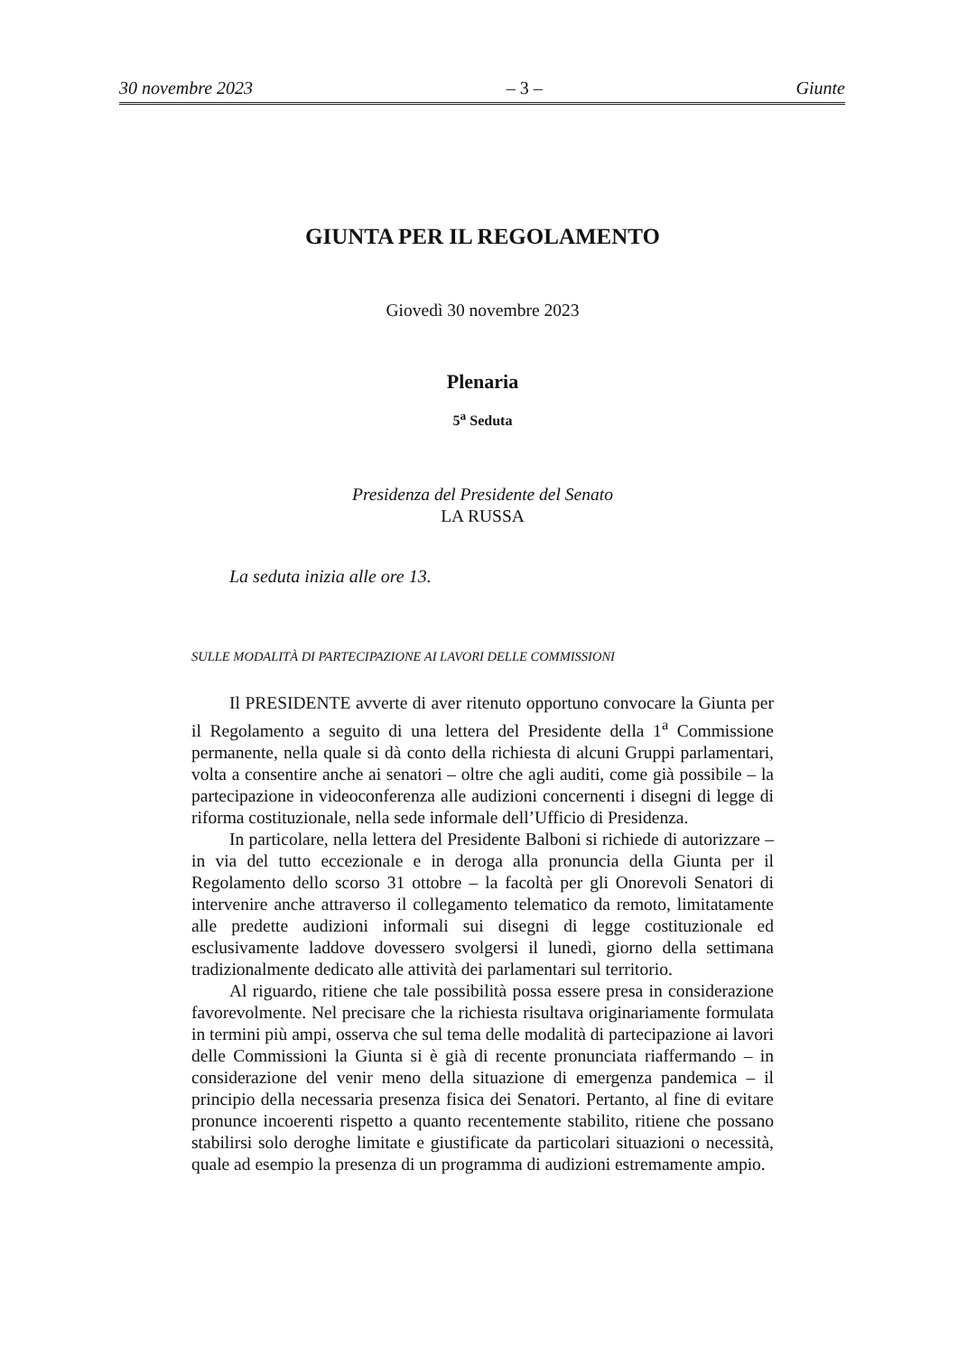30 novembre 2023 – 3 – Giunte
GIUNTA PER IL REGOLAMENTO
Giovedì 30 novembre 2023
Plenaria
5<sup>a</sup> Seduta
Presidenza del Presidente del Senato
LA RUSSA
La seduta inizia alle ore 13.
SULLE MODALITÀ DI PARTECIPAZIONE AI LAVORI DELLE COMMISSIONI
Il PRESIDENTE avverte di aver ritenuto opportuno convocare la Giunta per il Regolamento a seguito di una lettera del Presidente della 1<sup>a</sup> Commissione permanente, nella quale si dà conto della richiesta di alcuni Gruppi parlamentari, volta a consentire anche ai senatori – oltre che agli auditi, come già possibile – la partecipazione in videoconferenza alle audizioni concernenti i disegni di legge di riforma costituzionale, nella sede informale dell’Ufficio di Presidenza.
In particolare, nella lettera del Presidente Balboni si richiede di autorizzare – in via del tutto eccezionale e in deroga alla pronuncia della Giunta per il Regolamento dello scorso 31 ottobre – la facoltà per gli Onorevoli Senatori di intervenire anche attraverso il collegamento telematico da remoto, limitatamente alle predette audizioni informali sui disegni di legge costituzionale ed esclusivamente laddove dovessero svolgersi il lunedì, giorno della settimana tradizionalmente dedicato alle attività dei parlamentari sul territorio.
Al riguardo, ritiene che tale possibilità possa essere presa in considerazione favorevolmente. Nel precisare che la richiesta risultava originariamente formulata in termini più ampi, osserva che sul tema delle modalità di partecipazione ai lavori delle Commissioni la Giunta si è già di recente pronunciata riaffermando – in considerazione del venir meno della situazione di emergenza pandemica – il principio della necessaria presenza fisica dei Senatori. Pertanto, al fine di evitare pronunce incoerenti rispetto a quanto recentemente stabilito, ritiene che possano stabilirsi solo deroghe limitate e giustificate da particolari situazioni o necessità, quale ad esempio la presenza di un programma di audizioni estremamente ampio.